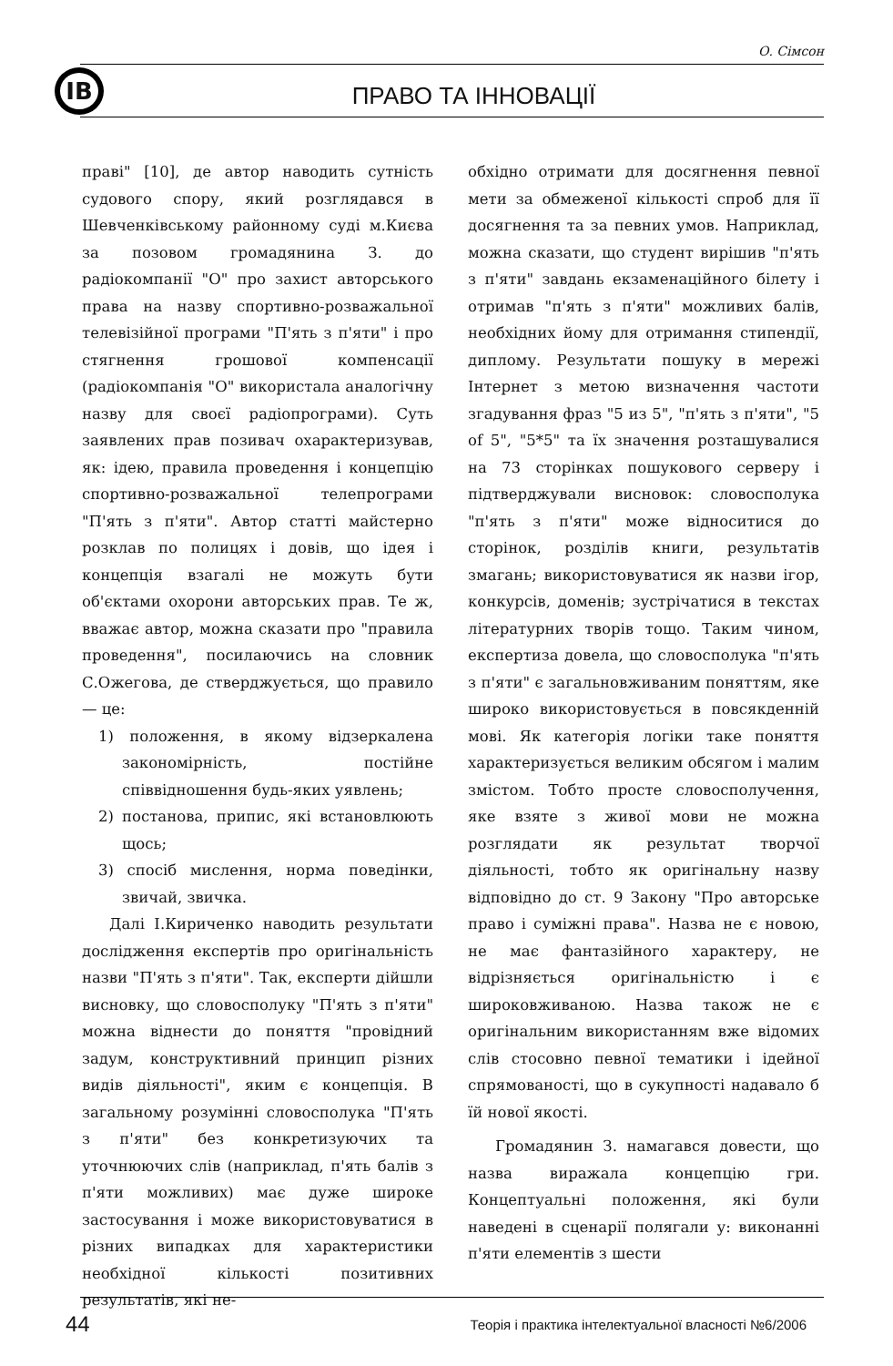О. Сімсон
ІВ
ПРАВО ТА ІННОВАЦІЇ
праві" [10], де автор наводить сутність судового спору, який розглядався в Шевченківському районному суді м.Києва за позовом громадянина З. до радіокомпанії "О" про захист авторського права на назву спортивно-розважальної телевізійної програми "П'ять з п'яти" і про стягнення грошової компенсації (радіокомпанія "О" використала аналогічну назву для своєї радіопрограми). Суть заявлених прав позивач охарактеризував, як: ідею, правила проведення і концепцію спортивно-розважальної телепрограми "П'ять з п'яти". Автор статті майстерно розклав по полицях і довів, що ідея і концепція взагалі не можуть бути об'єктами охорони авторських прав. Те ж, вважає автор, можна сказати про "правила проведення", посилаючись на словник С.Ожегова, де стверджується, що правило — це:
1) положення, в якому відзеркалена закономірність, постійне співвідношення будь-яких уявлень;
2) постанова, припис, які встановлюють щось;
3) спосіб мислення, норма поведінки, звичай, звичка.
Далі І.Кириченко наводить результати дослідження експертів про оригінальність назви "П'ять з п'яти". Так, експерти дійшли висновку, що словосполуку "П'ять з п'яти" можна віднести до поняття "провідний задум, конструктивний принцип різних видів діяльності", яким є концепція. В загальному розумінні словосполука "П'ять з п'яти" без конкретизуючих та уточнюючих слів (наприклад, п'ять балів з п'яти можливих) має дуже широке застосування і може використовуватися в різних випадках для характеристики необхідної кількості позитивних результатів, які не-
обхідно отримати для досягнення певної мети за обмеженої кількості спроб для її досягнення та за певних умов. Наприклад, можна сказати, що студент вирішив "п'ять з п'яти" завдань екзаменаційного білету і отримав "п'ять з п'яти" можливих балів, необхідних йому для отримання стипендії, диплому. Результати пошуку в мережі Інтернет з метою визначення частоти згадування фраз "5 из 5", "п'ять з п'яти", "5 of 5", "5*5" та їх значення розташувалися на 73 сторінках пошукового серверу і підтверджували висновок: словосполука "п'ять з п'яти" може відноситися до сторінок, розділів книги, результатів змагань; використовуватися як назви ігор, конкурсів, доменів; зустрічатися в текстах літературних творів тощо. Таким чином, експертиза довела, що словосполука "п'ять з п'яти" є загальновживаним поняттям, яке широко використовується в повсякденній мові. Як категорія логіки таке поняття характеризується великим обсягом і малим змістом. Тобто просте словосполучення, яке взяте з живої мови не можна розглядати як результат творчої діяльності, тобто як оригінальну назву відповідно до ст. 9 Закону "Про авторське право і суміжні права". Назва не є новою, не має фантазійного характеру, не відрізняється оригінальністю і є широковживаною. Назва також не є оригінальним використанням вже відомих слів стосовно певної тематики і ідейної спрямованості, що в сукупності надавало б їй нової якості.
Громадянин З. намагався довести, що назва виражала концепцію гри. Концептуальні положення, які були наведені в сценарії полягали у: виконанні п'яти елементів з шести
44 Теорія і практика інтелектуальної власності №6/2006